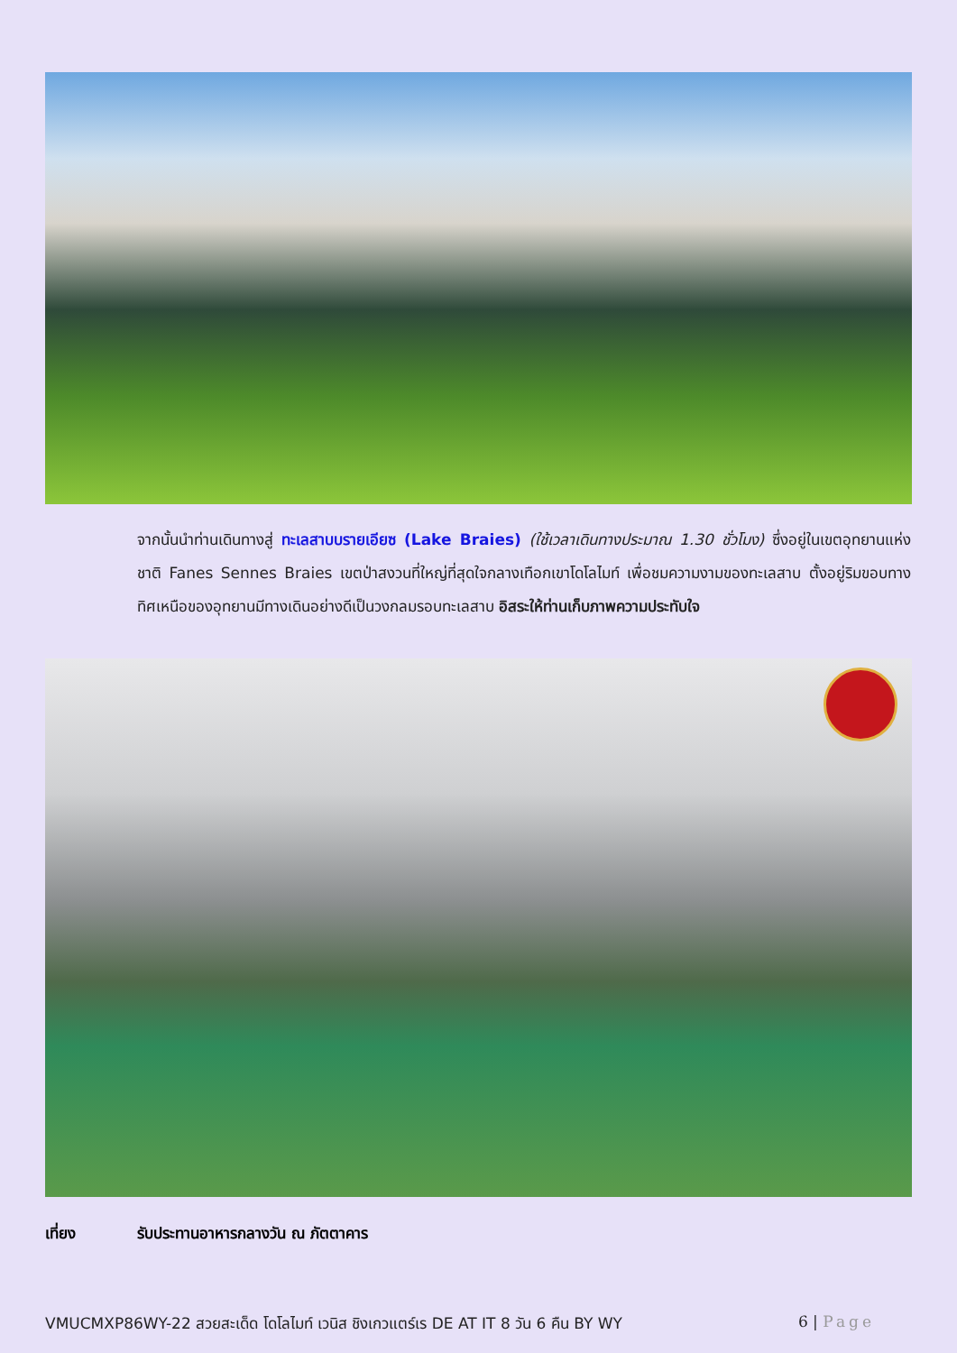จากนั้นนำท่านเดินทางสู่ ทะเลสาบบรายเอียซ (Lake Braies) (ใช้เวลาเดินทางประมาณ 1.30 ชั่วโมง) ซึ่งอยู่ในเขตอุทยานแห่งชาติ Fanes Sennes Braies เขตป่าสงวนที่ใหญ่ที่สุดใจกลางเทือกเขาโดโลไมท์ เพื่อชมความงามของทะเลสาบ ตั้งอยู่ริมขอบทางทิศเหนือของอุทยานมีทางเดินอย่างดีเป็นวงกลมรอบทะเลสาบ อิสระให้ท่านเก็บภาพความประทับใจ
เที่ยง รับประทานอาหารกลางวัน ณ ภัตตาคาร
VMUCMXP86WY-22 สวยสะเด็ด โดโลไมท์ เวนิส ชิงเกวแตร์เร DE AT IT 8 วัน 6 คืน BY WY 6 | Page